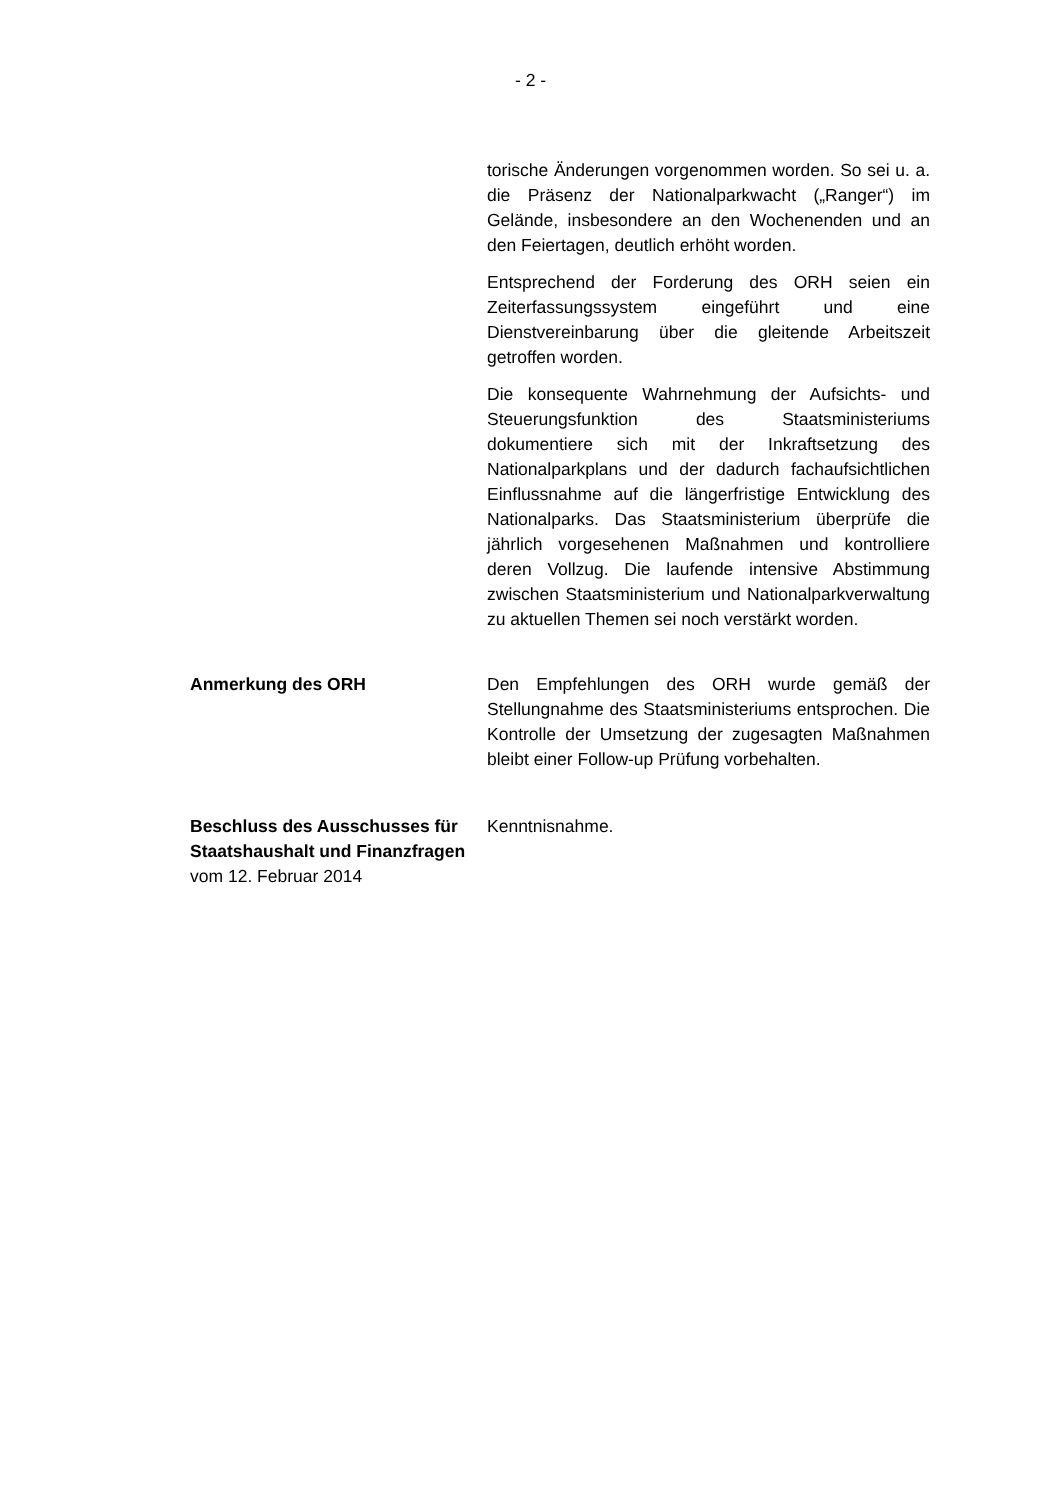- 2 -
torische Änderungen vorgenommen worden. So sei u. a. die Präsenz der Nationalparkwacht („Ranger“) im Gelände, insbesondere an den Wochenenden und an den Feiertagen, deutlich erhöht worden.
Entsprechend der Forderung des ORH seien ein Zeiterfassungssystem eingeführt und eine Dienstvereinbarung über die gleitende Arbeitszeit getroffen worden.
Die konsequente Wahrnehmung der Aufsichts- und Steuerungsfunktion des Staatsministeriums dokumentiere sich mit der Inkraftsetzung des Nationalparkplans und der dadurch fachaufsichtlichen Einflussnahme auf die längerfristige Entwicklung des Nationalparks. Das Staatsministerium überprüfe die jährlich vorgesehenen Maßnahmen und kontrolliere deren Vollzug. Die laufende intensive Abstimmung zwischen Staatsministerium und Nationalparkverwaltung zu aktuellen Themen sei noch verstärkt worden.
Anmerkung des ORH Den Empfehlungen des ORH wurde gemäß der Stellungnahme des Staatsministeriums entsprochen. Die Kontrolle der Umsetzung der zugesagten Maßnahmen bleibt einer Follow-up Prüfung vorbehalten.
Beschluss des Ausschusses für Staatshaushalt und Finanzfragen
vom 12. Februar 2014
Kenntnisnahme.